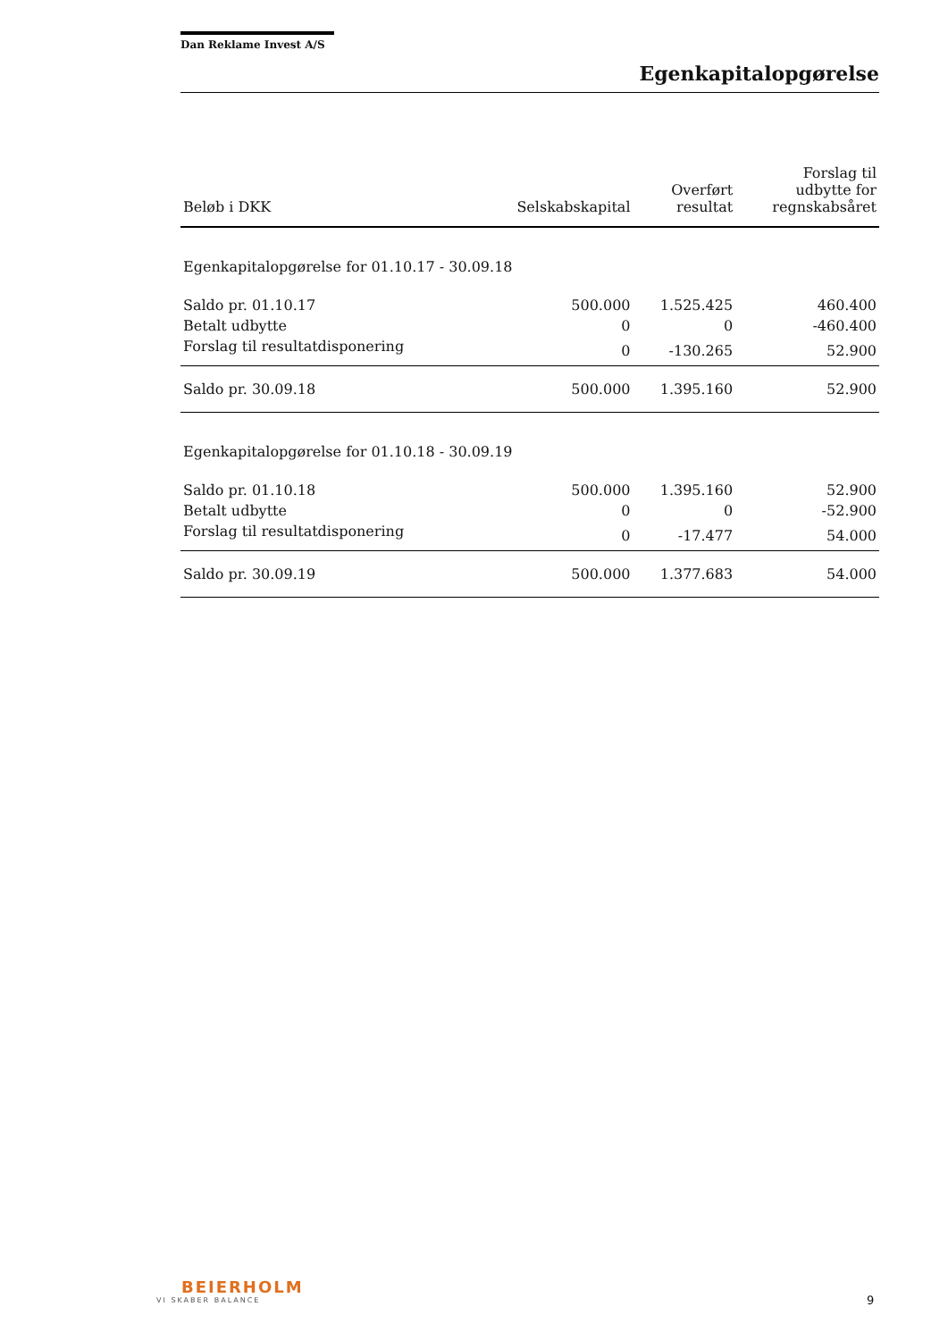Dan Reklame Invest A/S
Egenkapitalopgørelse
| Beløb i DKK | Selskabskapital | Overført resultat | Forslag til udbytte for regnskabsåret |
| --- | --- | --- | --- |
| Egenkapitalopgørelse for 01.10.17 - 30.09.18 | | | |
| Saldo pr. 01.10.17 | 500.000 | 1.525.425 | 460.400 |
| Betalt udbytte | 0 | 0 | -460.400 |
| Forslag til resultatdisponering | 0 | -130.265 | 52.900 |
| Saldo pr. 30.09.18 | 500.000 | 1.395.160 | 52.900 |
| Egenkapitalopgørelse for 01.10.18 - 30.09.19 | | | |
| Saldo pr. 01.10.18 | 500.000 | 1.395.160 | 52.900 |
| Betalt udbytte | 0 | 0 | -52.900 |
| Forslag til resultatdisponering | 0 | -17.477 | 54.000 |
| Saldo pr. 30.09.19 | 500.000 | 1.377.683 | 54.000 |
BEIERHOLM
VI SKABER BALANCE
9